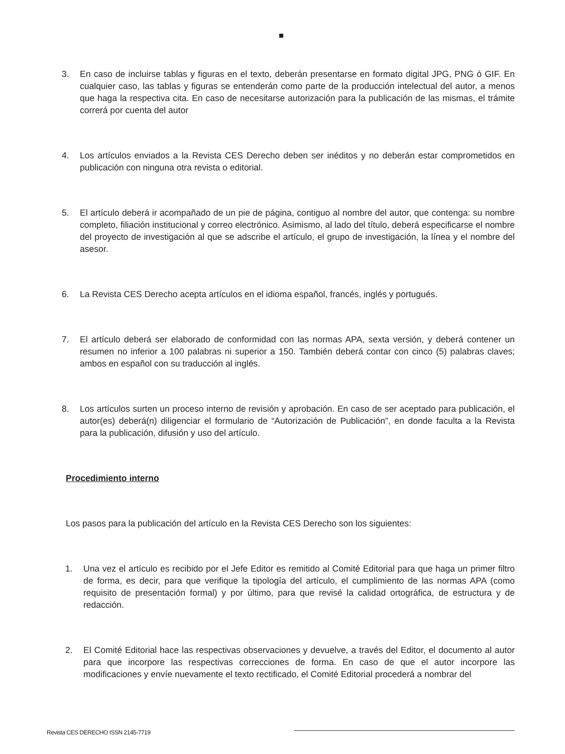3. En caso de incluirse tablas y figuras en el texto, deberán presentarse en formato digital JPG, PNG ó GIF. En cualquier caso, las tablas y figuras se entenderán como parte de la producción intelectual del autor, a menos que haga la respectiva cita. En caso de necesitarse autorización para la publicación de las mismas, el trámite correrá por cuenta del autor
4. Los artículos enviados a la Revista CES Derecho deben ser inéditos y no deberán estar comprometidos en publicación con ninguna otra revista o editorial.
5. El artículo deberá ir acompañado de un pie de página, contiguo al nombre del autor, que contenga: su nombre completo, filiación institucional y correo electrónico. Asimismo, al lado del título, deberá especificarse el nombre del proyecto de investigación al que se adscribe el artículo, el grupo de investigación, la línea y el nombre del asesor.
6. La Revista CES Derecho acepta artículos en el idioma español, francés, inglés y portugués.
7. El artículo deberá ser elaborado de conformidad con las normas APA, sexta versión, y deberá contener un resumen no inferior a 100 palabras ni superior a 150. También deberá contar con cinco (5) palabras claves; ambos en español con su traducción al inglés.
8. Los artículos surten un proceso interno de revisión y aprobación. En caso de ser aceptado para publicación, el autor(es) deberá(n) diligenciar el formulario de “Autorización de Publicación”, en donde faculta a la Revista para la publicación, difusión y uso del artículo.
Procedimiento interno
Los pasos para la publicación del artículo en la Revista CES Derecho son los siguientes:
1. Una vez el artículo es recibido por el Jefe Editor es remitido al Comité Editorial para que haga un primer filtro de forma, es decir, para que verifique la tipología del artículo, el cumplimiento de las normas APA (como requisito de presentación formal) y por último, para que revisé la calidad ortográfica, de estructura y de redacción.
2. El Comité Editorial hace las respectivas observaciones y devuelve, a través del Editor, el documento al autor para que incorpore las respectivas correcciones de forma. En caso de que el autor incorpore las modificaciones y envíe nuevamente el texto rectificado, el Comité Editorial procederá a nombrar del
Revista CES DERECHO ISSN 2145-7719